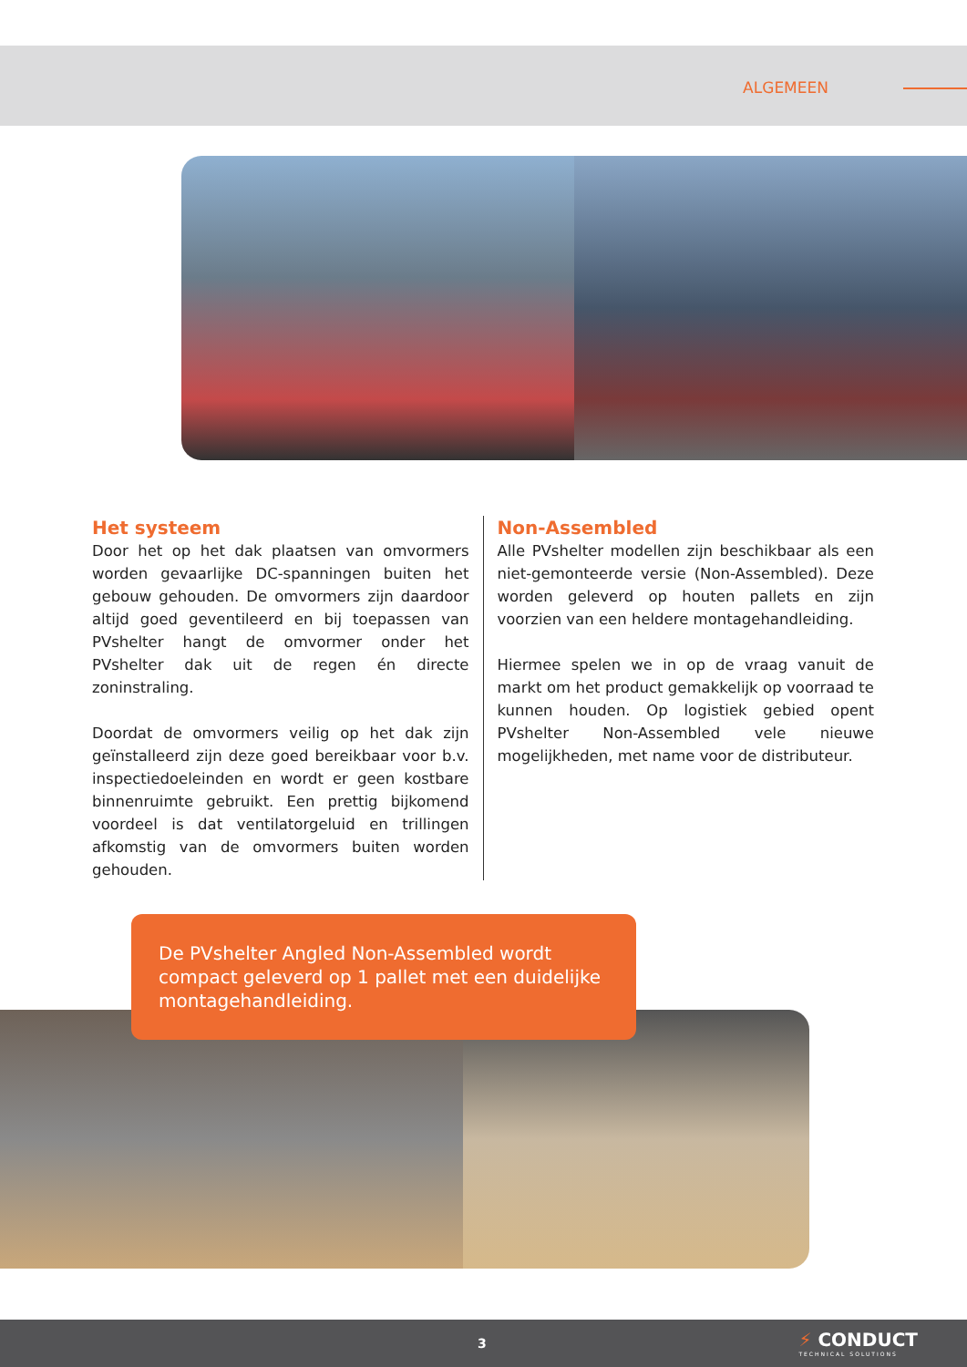ALGEMEEN
Het systeem
Door het op het dak plaatsen van omvormers worden gevaarlijke DC-spanningen buiten het gebouw gehouden. De omvormers zijn daardoor altijd goed geventileerd en bij toepassen van PVshelter hangt de omvormer onder het PVshelter dak uit de regen én directe zoninstraling.
Doordat de omvormers veilig op het dak zijn geïnstalleerd zijn deze goed bereikbaar voor b.v. inspectiedoeleinden en wordt er geen kostbare binnenruimte gebruikt. Een prettig bijkomend voordeel is dat ventilatorgeluid en trillingen afkomstig van de omvormers buiten worden gehouden.
Non-Assembled
Alle PVshelter modellen zijn beschikbaar als een niet-gemonteerde versie (Non-Assembled). Deze worden geleverd op houten pallets en zijn voorzien van een heldere montagehandleiding.
Hiermee spelen we in op de vraag vanuit de markt om het product gemakkelijk op voorraad te kunnen houden. Op logistiek gebied opent PVshelter Non-Assembled vele nieuwe mogelijkheden, met name voor de distributeur.
De PVshelter Angled Non-Assembled wordt compact geleverd op 1 pallet met een duidelijke montagehandleiding.
3 ⚡ CONDUCT
TECHNICAL SOLUTIONS